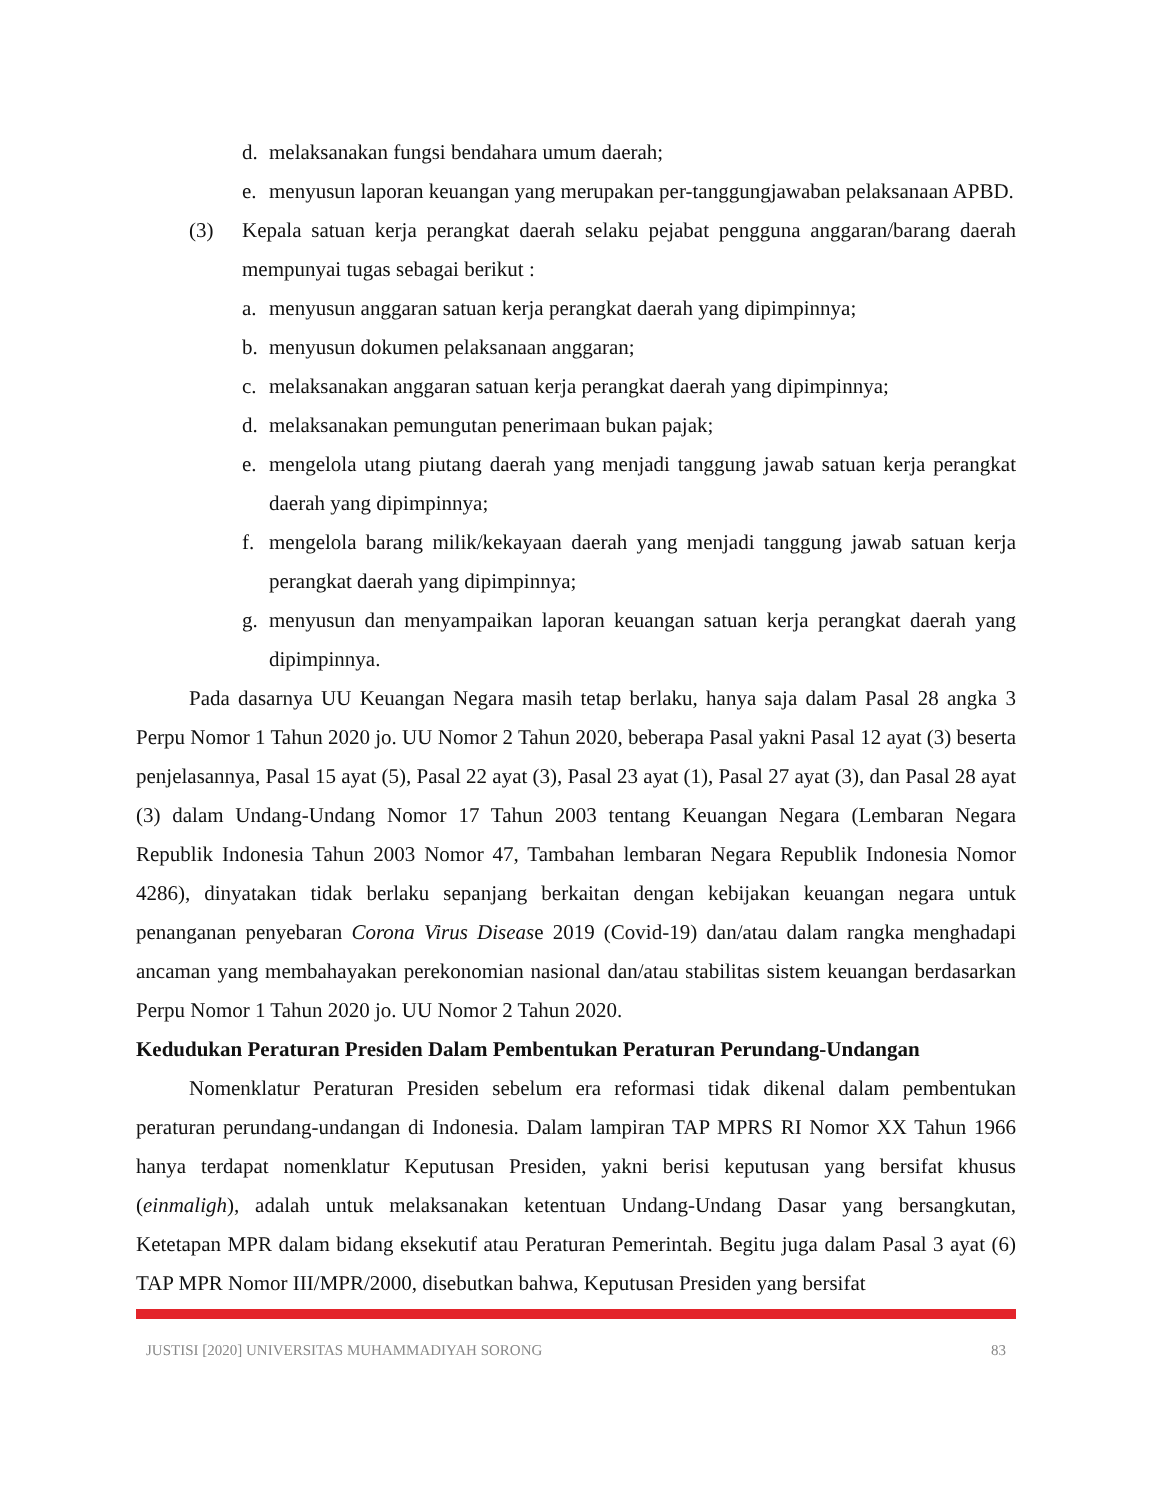d. melaksanakan fungsi bendahara umum daerah;
e. menyusun laporan keuangan yang merupakan per-tanggungjawaban pelaksanaan APBD.
(3) Kepala satuan kerja perangkat daerah selaku pejabat pengguna anggaran/barang daerah mempunyai tugas sebagai berikut :
a. menyusun anggaran satuan kerja perangkat daerah yang dipimpinnya;
b. menyusun dokumen pelaksanaan anggaran;
c. melaksanakan anggaran satuan kerja perangkat daerah yang dipimpinnya;
d. melaksanakan pemungutan penerimaan bukan pajak;
e. mengelola utang piutang daerah yang menjadi tanggung jawab satuan kerja perangkat daerah yang dipimpinnya;
f. mengelola barang milik/kekayaan daerah yang menjadi tanggung jawab satuan kerja perangkat daerah yang dipimpinnya;
g. menyusun dan menyampaikan laporan keuangan satuan kerja perangkat daerah yang dipimpinnya.
Pada dasarnya UU Keuangan Negara masih tetap berlaku, hanya saja dalam Pasal 28 angka 3 Perpu Nomor 1 Tahun 2020 jo. UU Nomor 2 Tahun 2020, beberapa Pasal yakni Pasal 12 ayat (3) beserta penjelasannya, Pasal 15 ayat (5), Pasal 22 ayat (3), Pasal 23 ayat (1), Pasal 27 ayat (3), dan Pasal 28 ayat (3) dalam Undang-Undang Nomor 17 Tahun 2003 tentang Keuangan Negara (Lembaran Negara Republik Indonesia Tahun 2003 Nomor 47, Tambahan lembaran Negara Republik Indonesia Nomor 4286), dinyatakan tidak berlaku sepanjang berkaitan dengan kebijakan keuangan negara untuk penanganan penyebaran Corona Virus Disease 2019 (Covid-19) dan/atau dalam rangka menghadapi ancaman yang membahayakan perekonomian nasional dan/atau stabilitas sistem keuangan berdasarkan Perpu Nomor 1 Tahun 2020 jo. UU Nomor 2 Tahun 2020.
Kedudukan Peraturan Presiden Dalam Pembentukan Peraturan Perundang-Undangan
Nomenklatur Peraturan Presiden sebelum era reformasi tidak dikenal dalam pembentukan peraturan perundang-undangan di Indonesia. Dalam lampiran TAP MPRS RI Nomor XX Tahun 1966 hanya terdapat nomenklatur Keputusan Presiden, yakni berisi keputusan yang bersifat khusus (einmaligh), adalah untuk melaksanakan ketentuan Undang-Undang Dasar yang bersangkutan, Ketetapan MPR dalam bidang eksekutif atau Peraturan Pemerintah. Begitu juga dalam Pasal 3 ayat (6) TAP MPR Nomor III/MPR/2000, disebutkan bahwa, Keputusan Presiden yang bersifat
JUSTISI [2020] UNIVERSITAS MUHAMMADIYAH SORONG 83